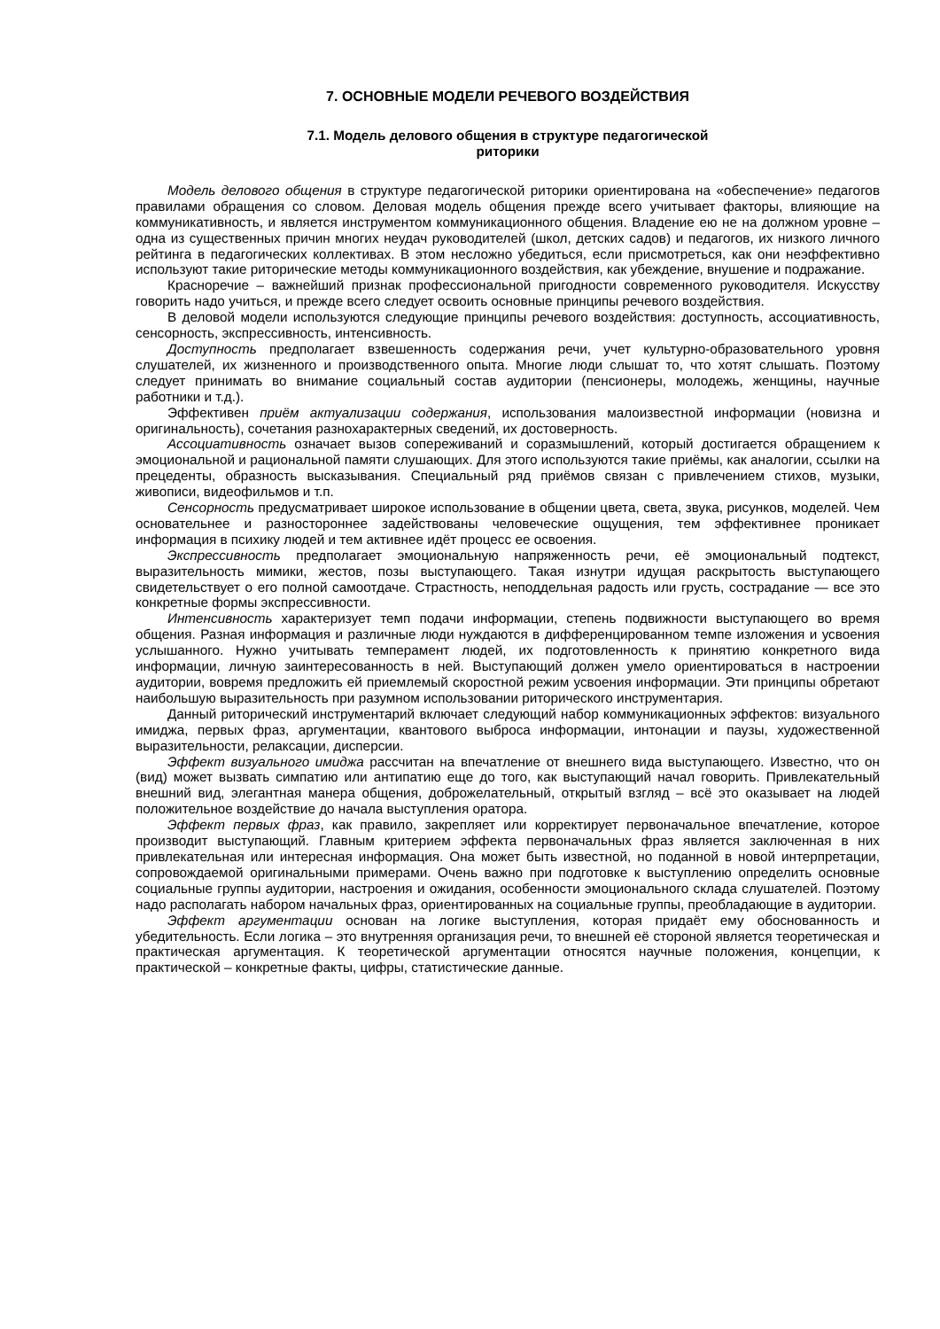7. ОСНОВНЫЕ МОДЕЛИ РЕЧЕВОГО ВОЗДЕЙСТВИЯ
7.1. Модель делового общения в структуре педагогической
риторики
Модель делового общения в структуре педагогической риторики ориентирована на «обеспечение» педагогов правилами обращения со словом. Деловая модель общения прежде всего учитывает факторы, влияющие на коммуникативность, и является инструментом коммуникационного общения. Владение ею не на должном уровне – одна из существенных причин многих неудач руководителей (школ, детских садов) и педагогов, их низкого личного рейтинга в педагогических коллективах. В этом несложно убедиться, если присмотреться, как они неэффективно используют такие риторические методы коммуникационного воздействия, как убеждение, внушение и подражание.
Красноречие – важнейший признак профессиональной пригодности современного руководителя. Искусству говорить надо учиться, и прежде всего следует освоить основные принципы речевого воздействия.
В деловой модели используются следующие принципы речевого воздействия: доступность, ассоциативность, сенсорность, экспрессивность, интенсивность.
Доступность предполагает взвешенность содержания речи, учет культурно-образовательного уровня слушателей, их жизненного и производственного опыта. Многие люди слышат то, что хотят слышать. Поэтому следует принимать во внимание социальный состав аудитории (пенсионеры, молодежь, женщины, научные работники и т.д.).
Эффективен приём актуализации содержания, использования малоизвестной информации (новизна и оригинальность), сочетания разнохарактерных сведений, их достоверность.
Ассоциативность означает вызов сопереживаний и соразмышлений, который достигается обращением к эмоциональной и рациональной памяти слушающих. Для этого используются такие приёмы, как аналогии, ссылки на прецеденты, образность высказывания. Специальный ряд приёмов связан с привлечением стихов, музыки, живописи, видеофильмов и т.п.
Сенсорность предусматривает широкое использование в общении цвета, света, звука, рисунков, моделей. Чем основательнее и разностороннее задействованы человеческие ощущения, тем эффективнее проникает информация в психику людей и тем активнее идёт процесс ее освоения.
Экспрессивность предполагает эмоциональную напряженность речи, её эмоциональный подтекст, выразительность мимики, жестов, позы выступающего. Такая изнутри идущая раскрытость выступающего свидетельствует о его полной самоотдаче. Страстность, неподдельная радость или грусть, сострадание — все это конкретные формы экспрессивности.
Интенсивность характеризует темп подачи информации, степень подвижности выступающего во время общения. Разная информация и различные люди нуждаются в дифференцированном темпе изложения и усвоения услышанного. Нужно учитывать темперамент людей, их подготовленность к принятию конкретного вида информации, личную заинтересованность в ней. Выступающий должен умело ориентироваться в настроении аудитории, вовремя предложить ей приемлемый скоростной режим усвоения информации. Эти принципы обретают наибольшую выразительность при разумном использовании риторического инструментария.
Данный риторический инструментарий включает следующий набор коммуникационных эффектов: визуального имиджа, первых фраз, аргументации, квантового выброса информации, интонации и паузы, художественной выразительности, релаксации, дисперсии.
Эффект визуального имиджа рассчитан на впечатление от внешнего вида выступающего. Известно, что он (вид) может вызвать симпатию или антипатию еще до того, как выступающий начал говорить. Привлекательный внешний вид, элегантная манера общения, доброжелательный, открытый взгляд – всё это оказывает на людей положительное воздействие до начала выступления оратора.
Эффект первых фраз, как правило, закрепляет или корректирует первоначальное впечатление, которое производит выступающий. Главным критерием эффекта первоначальных фраз является заключенная в них привлекательная или интересная информация. Она может быть известной, но поданной в новой интерпретации, сопровождаемой оригинальными примерами. Очень важно при подготовке к выступлению определить основные социальные группы аудитории, настроения и ожидания, особенности эмоционального склада слушателей. Поэтому надо располагать набором начальных фраз, ориентированных на социальные группы, преобладающие в аудитории.
Эффект аргументации основан на логике выступления, которая придаёт ему обоснованность и убедительность. Если логика – это внутренняя организация речи, то внешней её стороной является теоретическая и практическая аргументация. К теоретической аргументации относятся научные положения, концепции, к практической – конкретные факты, цифры, статистические данные.